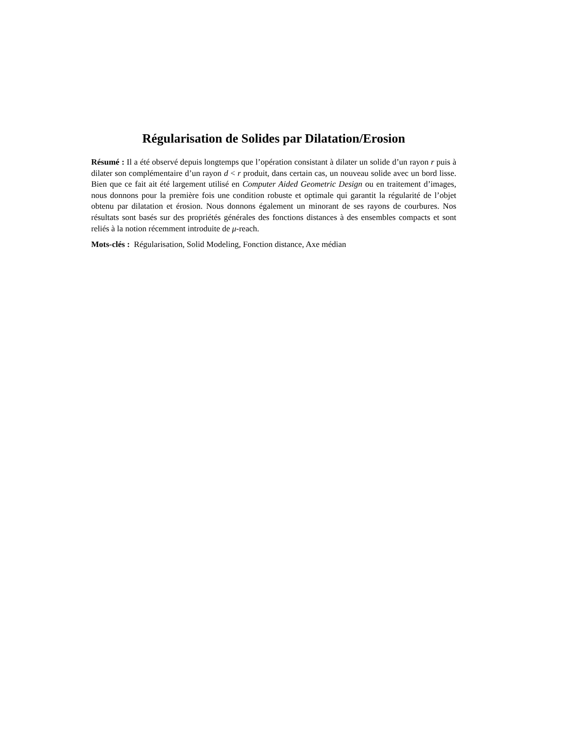Régularisation de Solides par Dilatation/Erosion
Résumé : Il a été observé depuis longtemps que l’opération consistant à dilater un solide d’un rayon r puis à dilater son complémentaire d’un rayon d < r produit, dans certain cas, un nouveau solide avec un bord lisse. Bien que ce fait ait été largement utilisé en Computer Aided Geometric Design ou en traitement d’images, nous donnons pour la première fois une condition robuste et optimale qui garantit la régularité de l’objet obtenu par dilatation et érosion. Nous donnons également un minorant de ses rayons de courbures. Nos résultats sont basés sur des propriétés générales des fonctions distances à des ensembles compacts et sont reliés à la notion récemment introduite de μ-reach.
Mots-clés : Régularisation, Solid Modeling, Fonction distance, Axe médian